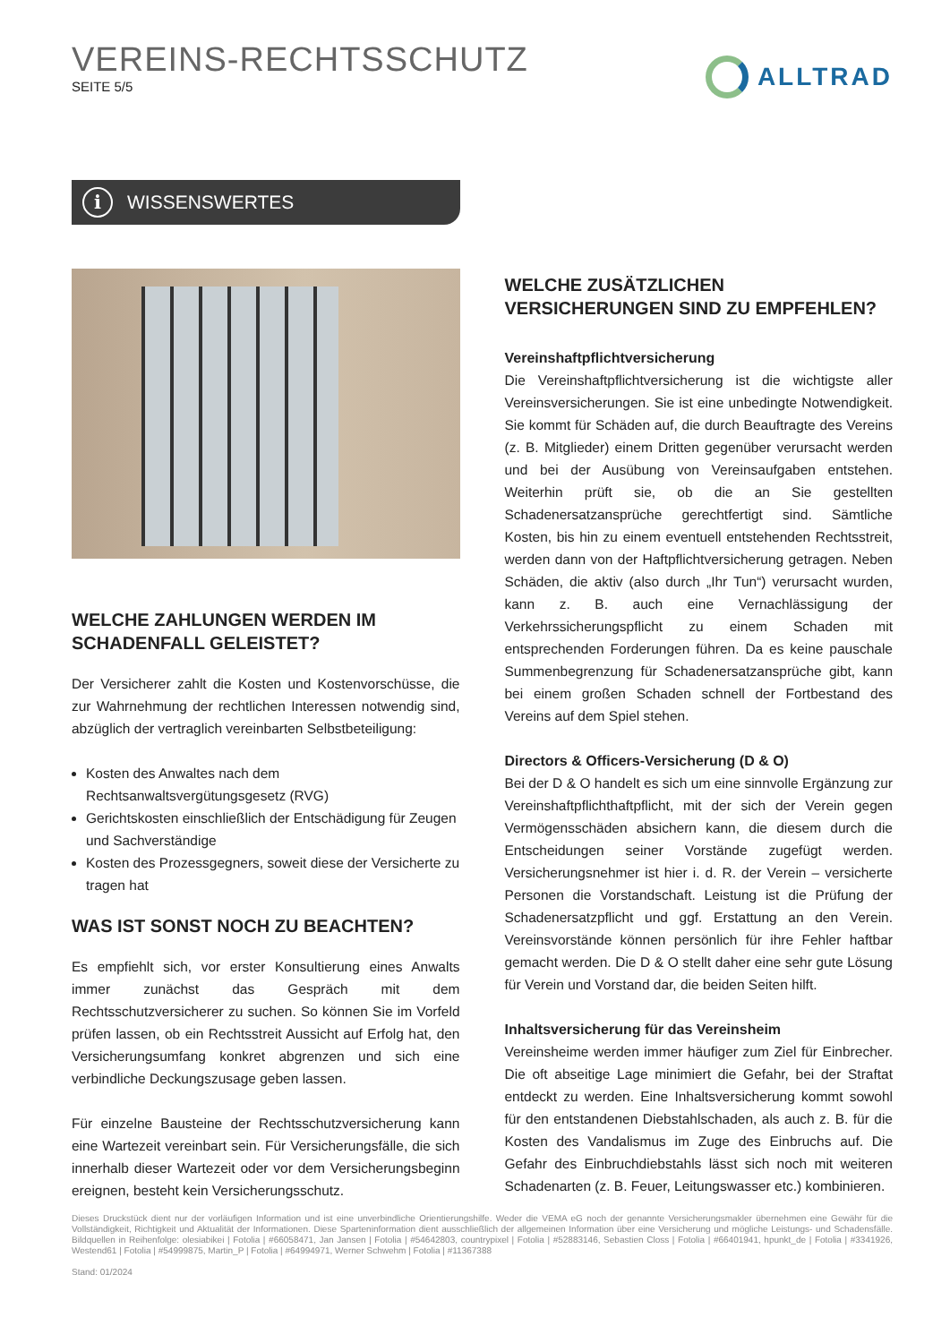VEREINS-RECHTSSCHUTZ
SEITE 5/5
ALLTRAD
i WISSENSWERTES
WELCHE ZAHLUNGEN WERDEN IM SCHADENFALL GELEISTET?
Der Versicherer zahlt die Kosten und Kostenvorschüsse, die zur Wahrnehmung der rechtlichen Interessen notwendig sind, abzüglich der vertraglich vereinbarten Selbstbeteiligung:
Kosten des Anwaltes nach dem Rechtsanwaltsvergütungsgesetz (RVG)
Gerichtskosten einschließlich der Entschädigung für Zeugen und Sachverständige
Kosten des Prozessgegners, soweit diese der Versicherte zu tragen hat
WAS IST SONST NOCH ZU BEACHTEN?
Es empfiehlt sich, vor erster Konsultierung eines Anwalts immer zunächst das Gespräch mit dem Rechtsschutzversicherer zu suchen. So können Sie im Vorfeld prüfen lassen, ob ein Rechtsstreit Aussicht auf Erfolg hat, den Versicherungsumfang konkret abgrenzen und sich eine verbindliche Deckungszusage geben lassen.
Für einzelne Bausteine der Rechtsschutzversicherung kann eine Wartezeit vereinbart sein. Für Versicherungsfälle, die sich innerhalb dieser Wartezeit oder vor dem Versicherungsbeginn ereignen, besteht kein Versicherungsschutz.
WELCHE ZUSÄTZLICHEN VERSICHERUNGEN SIND ZU EMPFEHLEN?
Vereinshaftpflichtversicherung
Die Vereinshaftpflichtversicherung ist die wichtigste aller Vereinsversicherungen. Sie ist eine unbedingte Notwendigkeit. Sie kommt für Schäden auf, die durch Beauftragte des Vereins (z. B. Mitglieder) einem Dritten gegenüber verursacht werden und bei der Ausübung von Vereinsaufgaben entstehen. Weiterhin prüft sie, ob die an Sie gestellten Schadenersatzansprüche gerechtfertigt sind. Sämtliche Kosten, bis hin zu einem eventuell entstehenden Rechtsstreit, werden dann von der Haftpflichtversicherung getragen. Neben Schäden, die aktiv (also durch „Ihr Tun“) verursacht wurden, kann z. B. auch eine Vernachlässigung der Verkehrssicherungspflicht zu einem Schaden mit entsprechenden Forderungen führen. Da es keine pauschale Summenbegrenzung für Schadenersatzansprüche gibt, kann bei einem großen Schaden schnell der Fortbestand des Vereins auf dem Spiel stehen.
Directors & Officers-Versicherung (D & O)
Bei der D & O handelt es sich um eine sinnvolle Ergänzung zur Vereinshaftpflichthaftpflicht, mit der sich der Verein gegen Vermögensschäden absichern kann, die diesem durch die Entscheidungen seiner Vorstände zugefügt werden. Versicherungsnehmer ist hier i. d. R. der Verein – versicherte Personen die Vorstandschaft. Leistung ist die Prüfung der Schadenersatzpflicht und ggf. Erstattung an den Verein. Vereinsvorstände können persönlich für ihre Fehler haftbar gemacht werden. Die D & O stellt daher eine sehr gute Lösung für Verein und Vorstand dar, die beiden Seiten hilft.
Inhaltsversicherung für das Vereinsheim
Vereinsheime werden immer häufiger zum Ziel für Einbrecher. Die oft abseitige Lage minimiert die Gefahr, bei der Straftat entdeckt zu werden. Eine Inhaltsversicherung kommt sowohl für den entstandenen Diebstahlschaden, als auch z. B. für die Kosten des Vandalismus im Zuge des Einbruchs auf. Die Gefahr des Einbruchdiebstahls lässt sich noch mit weiteren Schadenarten (z. B. Feuer, Leitungswasser etc.) kombinieren.
Dieses Druckstück dient nur der vorläufigen Information und ist eine unverbindliche Orientierungshilfe. Weder die VEMA eG noch der genannte Versicherungsmakler übernehmen eine Gewähr für die Vollständigkeit, Richtigkeit und Aktualität der Informationen. Diese Sparteninformation dient ausschließlich der allgemeinen Information über eine Versicherung und mögliche Leistungs- und Schadensfälle. Bildquellen in Reihenfolge: olesiabikei | Fotolia | #66058471, Jan Jansen | Fotolia | #54642803, countrypixel | Fotolia | #52883146, Sebastien Closs | Fotolia | #66401941, hpunkt_de | Fotolia | #3341926, Westend61 | Fotolia | #54999875, Martin_P | Fotolia | #64994971, Werner Schwehm | Fotolia | #11367388
Stand: 01/2024